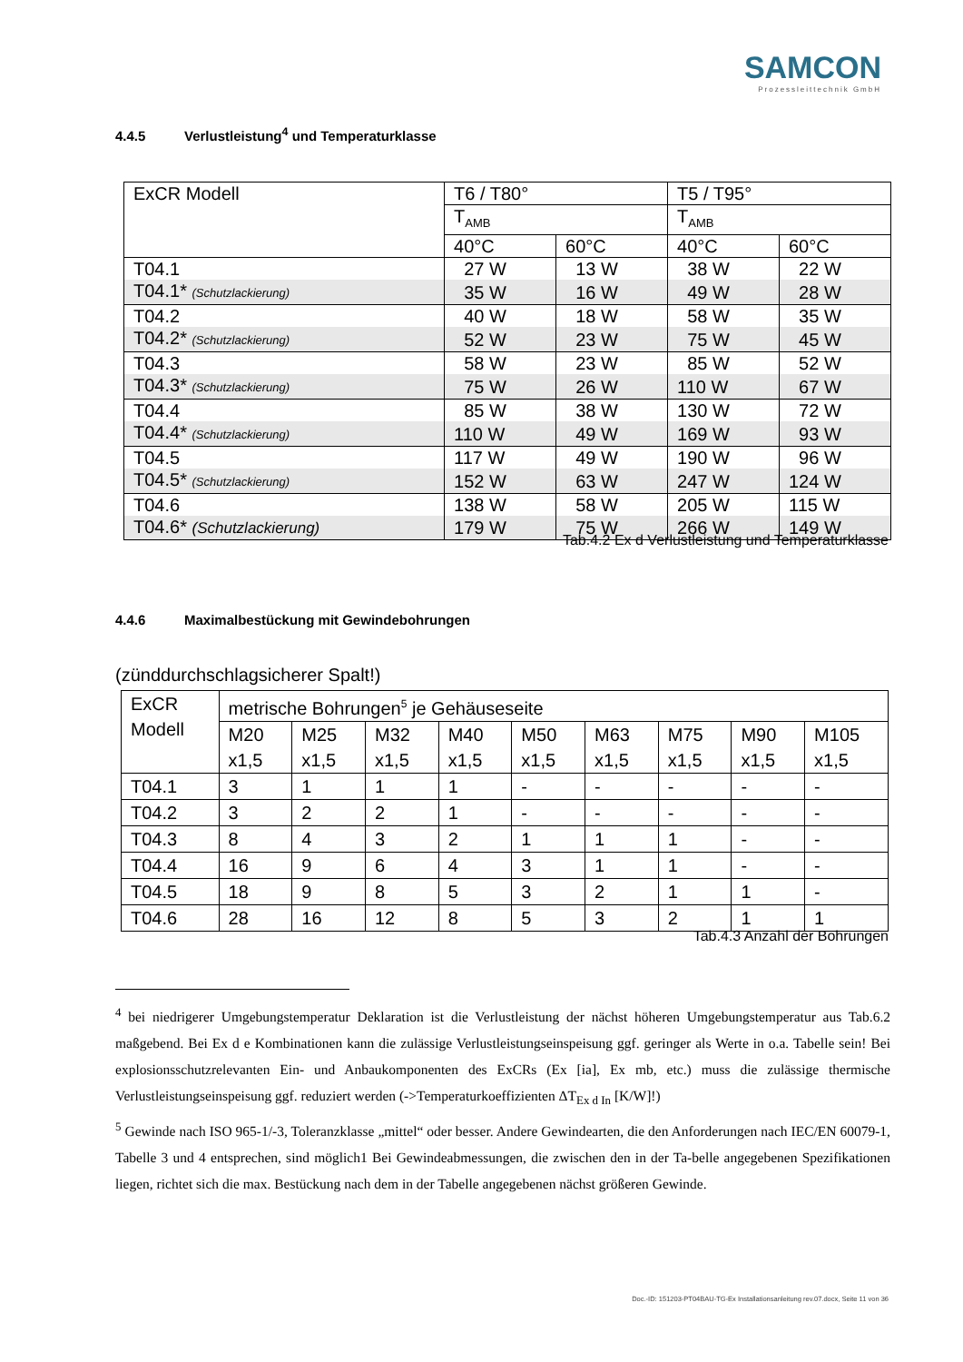SAMCON
Prozessleittechnik GmbH
4.4.5 Verlustleistung<sup>4</sup> und Temperaturklasse
| ExCR Modell | T6 / T80° | | T5 / T95° | |
| | T<sub>AMB</sub> | | T<sub>AMB</sub> | |
| | 40°C | 60°C | 40°C | 60°C |
| T04.1 | 27 W | 13 W | 38 W | 22 W |
| T04.1* (Schutzlackierung) | 35 W | 16 W | 49 W | 28 W |
| T04.2 | 40 W | 18 W | 58 W | 35 W |
| T04.2* (Schutzlackierung) | 52 W | 23 W | 75 W | 45 W |
| T04.3 | 58 W | 23 W | 85 W | 52 W |
| T04.3* (Schutzlackierung) | 75 W | 26 W | 110 W | 67 W |
| T04.4 | 85 W | 38 W | 130 W | 72 W |
| T04.4* (Schutzlackierung) | 110 W | 49 W | 169 W | 93 W |
| T04.5 | 117 W | 49 W | 190 W | 96 W |
| T04.5* (Schutzlackierung) | 152 W | 63 W | 247 W | 124 W |
| T04.6 | 138 W | 58 W | 205 W | 115 W |
| T04.6* (Schutzlackierung) | 179 W | 75 W | 266 W | 149 W |
Tab.4.2 Ex d Verlustleistung und Temperaturklasse
4.4.6 Maximalbestückung mit Gewindebohrungen
(zünddurchschlagsicherer Spalt!)
| ExCR Modell | metrische Bohrungen<sup>5</sup> je Gehäuseseite | | | | | | | | |
| | M20 x1,5 | M25 x1,5 | M32 x1,5 | M40 x1,5 | M50 x1,5 | M63 x1,5 | M75 x1,5 | M90 x1,5 | M105 x1,5 |
| T04.1 | 3 | 1 | 1 | 1 | - | - | - | - | - |
| T04.2 | 3 | 2 | 2 | 1 | - | - | - | - | - |
| T04.3 | 8 | 4 | 3 | 2 | 1 | 1 | 1 | - | - |
| T04.4 | 16 | 9 | 6 | 4 | 3 | 1 | 1 | - | - |
| T04.5 | 18 | 9 | 8 | 5 | 3 | 2 | 1 | 1 | - |
| T04.6 | 28 | 16 | 12 | 8 | 5 | 3 | 2 | 1 | 1 |
Tab.4.3 Anzahl der Bohrungen
<sup>4</sup> bei niedrigerer Umgebungstemperatur Deklaration ist die Verlustleistung der nächst höheren Umgebungstemperatur aus Tab.6.2 maßgebend. Bei Ex d e Kombinationen kann die zulässige Verlustleistungseinspeisung ggf. geringer als Werte in o.a. Tabelle sein! Bei explosionsschutzrelevanten Ein- und Anbaukomponenten des ExCRs (Ex [ia], Ex mb, etc.) muss die zulässige thermische Verlustleistungseinspeisung ggf. reduziert werden (->Temperaturkoeffizienten ΔT<sub>Ex d In</sub> [K/W]!)
<sup>5</sup> Gewinde nach ISO 965-1/-3, Toleranzklasse „mittel“ oder besser. Andere Gewindearten, die den Anforderungen nach IEC/EN 60079-1, Tabelle 3 und 4 entsprechen, sind möglich1 Bei Gewindeabmessungen, die zwischen den in der Ta-belle angegebenen Spezifikationen liegen, richtet sich die max. Bestückung nach dem in der Tabelle angegebenen nächst größeren Gewinde.
Doc.-ID: 151203-PT04BAU-TG-Ex Installationsanleitung rev.07.docx, Seite 11 von 36